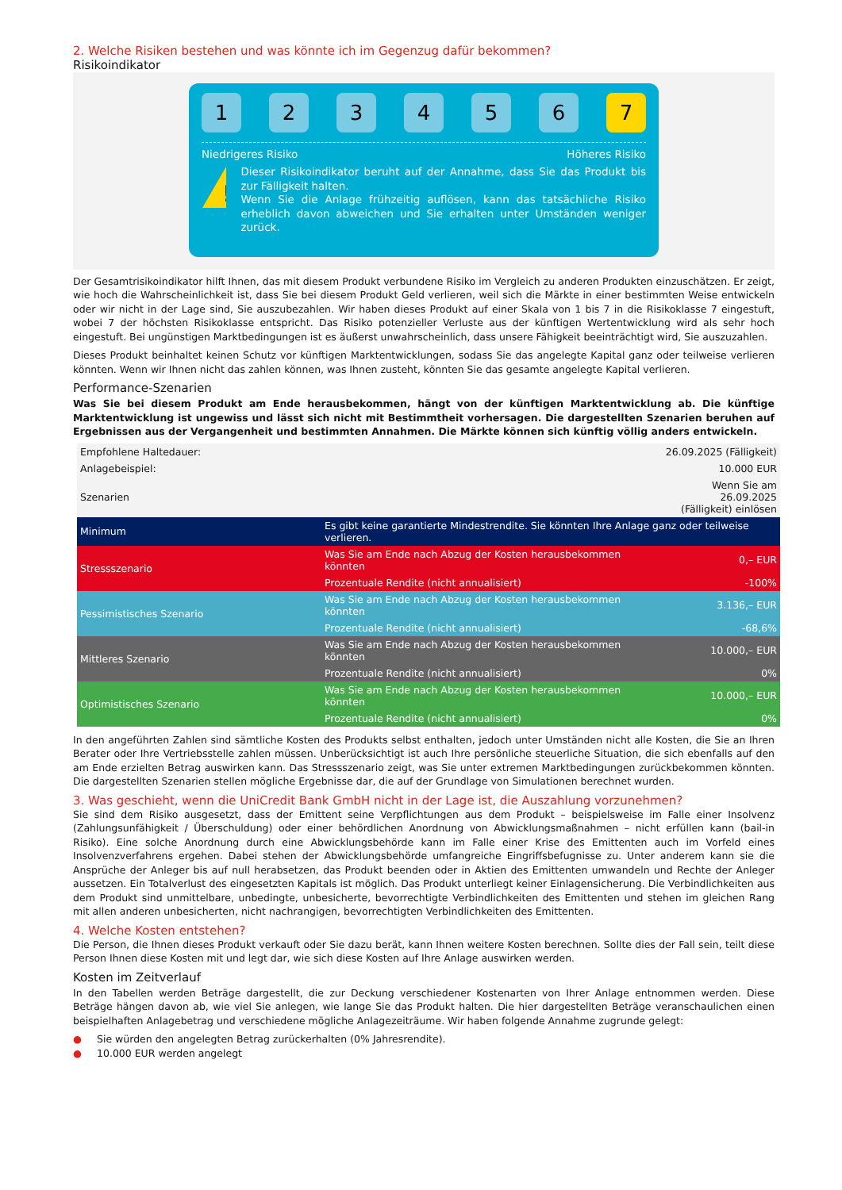2. Welche Risiken bestehen und was könnte ich im Gegenzug dafür bekommen?
Risikoindikator
1 2 3 4 5 6 7
Niedrigeres Risiko Höheres Risiko
!
Dieser Risikoindikator beruht auf der Annahme, dass Sie das Produkt bis zur Fälligkeit halten.
Wenn Sie die Anlage frühzeitig auflösen, kann das tatsächliche Risiko erheblich davon abweichen und Sie erhalten unter Umständen weniger zurück.
Der Gesamtrisikoindikator hilft Ihnen, das mit diesem Produkt verbundene Risiko im Vergleich zu anderen Produkten einzuschätzen. Er zeigt, wie hoch die Wahrscheinlichkeit ist, dass Sie bei diesem Produkt Geld verlieren, weil sich die Märkte in einer bestimmten Weise entwickeln oder wir nicht in der Lage sind, Sie auszubezahlen. Wir haben dieses Produkt auf einer Skala von 1 bis 7 in die Risikoklasse 7 eingestuft, wobei 7 der höchsten Risikoklasse entspricht. Das Risiko potenzieller Verluste aus der künftigen Wertentwicklung wird als sehr hoch eingestuft. Bei ungünstigen Marktbedingungen ist es äußerst unwahrscheinlich, dass unsere Fähigkeit beeinträchtigt wird, Sie auszuzahlen.
Dieses Produkt beinhaltet keinen Schutz vor künftigen Marktentwicklungen, sodass Sie das angelegte Kapital ganz oder teilweise verlieren könnten. Wenn wir Ihnen nicht das zahlen können, was Ihnen zusteht, könnten Sie das gesamte angelegte Kapital verlieren.
Performance-Szenarien
Was Sie bei diesem Produkt am Ende herausbekommen, hängt von der künftigen Marktentwicklung ab. Die künftige Marktentwicklung ist ungewiss und lässt sich nicht mit Bestimmtheit vorhersagen. Die dargestellten Szenarien beruhen auf Ergebnissen aus der Vergangenheit und bestimmten Annahmen. Die Märkte können sich künftig völlig anders entwickeln.
| Empfohlene Haltedauer: | | 26.09.2025 (Fälligkeit) |
| Anlagebeispiel: | | 10.000 EUR |
| Szenarien | | Wenn Sie am 26.09.2025 (Fälligkeit) einlösen |
| Minimum | Es gibt keine garantierte Mindestrendite. Sie könnten Ihre Anlage ganz oder teilweise verlieren. | |
| Stressszenario | Was Sie am Ende nach Abzug der Kosten herausbekommen könnten | 0,– EUR |
| | Prozentuale Rendite (nicht annualisiert) | -100% |
| Pessimistisches Szenario | Was Sie am Ende nach Abzug der Kosten herausbekommen könnten | 3.136,– EUR |
| | Prozentuale Rendite (nicht annualisiert) | -68,6% |
| Mittleres Szenario | Was Sie am Ende nach Abzug der Kosten herausbekommen könnten | 10.000,– EUR |
| | Prozentuale Rendite (nicht annualisiert) | 0% |
| Optimistisches Szenario | Was Sie am Ende nach Abzug der Kosten herausbekommen könnten | 10.000,– EUR |
| | Prozentuale Rendite (nicht annualisiert) | 0% |
In den angeführten Zahlen sind sämtliche Kosten des Produkts selbst enthalten, jedoch unter Umständen nicht alle Kosten, die Sie an Ihren Berater oder Ihre Vertriebsstelle zahlen müssen. Unberücksichtigt ist auch Ihre persönliche steuerliche Situation, die sich ebenfalls auf den am Ende erzielten Betrag auswirken kann. Das Stressszenario zeigt, was Sie unter extremen Marktbedingungen zurückbekommen könnten. Die dargestellten Szenarien stellen mögliche Ergebnisse dar, die auf der Grundlage von Simulationen berechnet wurden.
3. Was geschieht, wenn die UniCredit Bank GmbH nicht in der Lage ist, die Auszahlung vorzunehmen?
Sie sind dem Risiko ausgesetzt, dass der Emittent seine Verpflichtungen aus dem Produkt – beispielsweise im Falle einer Insolvenz (Zahlungsunfähigkeit / Überschuldung) oder einer behördlichen Anordnung von Abwicklungsmaßnahmen – nicht erfüllen kann (bail-in Risiko). Eine solche Anordnung durch eine Abwicklungsbehörde kann im Falle einer Krise des Emittenten auch im Vorfeld eines Insolvenzverfahrens ergehen. Dabei stehen der Abwicklungsbehörde umfangreiche Eingriffsbefugnisse zu. Unter anderem kann sie die Ansprüche der Anleger bis auf null herabsetzen, das Produkt beenden oder in Aktien des Emittenten umwandeln und Rechte der Anleger aussetzen. Ein Totalverlust des eingesetzten Kapitals ist möglich. Das Produkt unterliegt keiner Einlagensicherung. Die Verbindlichkeiten aus dem Produkt sind unmittelbare, unbedingte, unbesicherte, bevorrechtigte Verbindlichkeiten des Emittenten und stehen im gleichen Rang mit allen anderen unbesicherten, nicht nachrangigen, bevorrechtigten Verbindlichkeiten des Emittenten.
4. Welche Kosten entstehen?
Die Person, die Ihnen dieses Produkt verkauft oder Sie dazu berät, kann Ihnen weitere Kosten berechnen. Sollte dies der Fall sein, teilt diese Person Ihnen diese Kosten mit und legt dar, wie sich diese Kosten auf Ihre Anlage auswirken werden.
Kosten im Zeitverlauf
In den Tabellen werden Beträge dargestellt, die zur Deckung verschiedener Kostenarten von Ihrer Anlage entnommen werden. Diese Beträge hängen davon ab, wie viel Sie anlegen, wie lange Sie das Produkt halten. Die hier dargestellten Beträge veranschaulichen einen beispielhaften Anlagebetrag und verschiedene mögliche Anlagezeiträume. Wir haben folgende Annahme zugrunde gelegt:
● Sie würden den angelegten Betrag zurückerhalten (0% Jahresrendite).
● 10.000 EUR werden angelegt